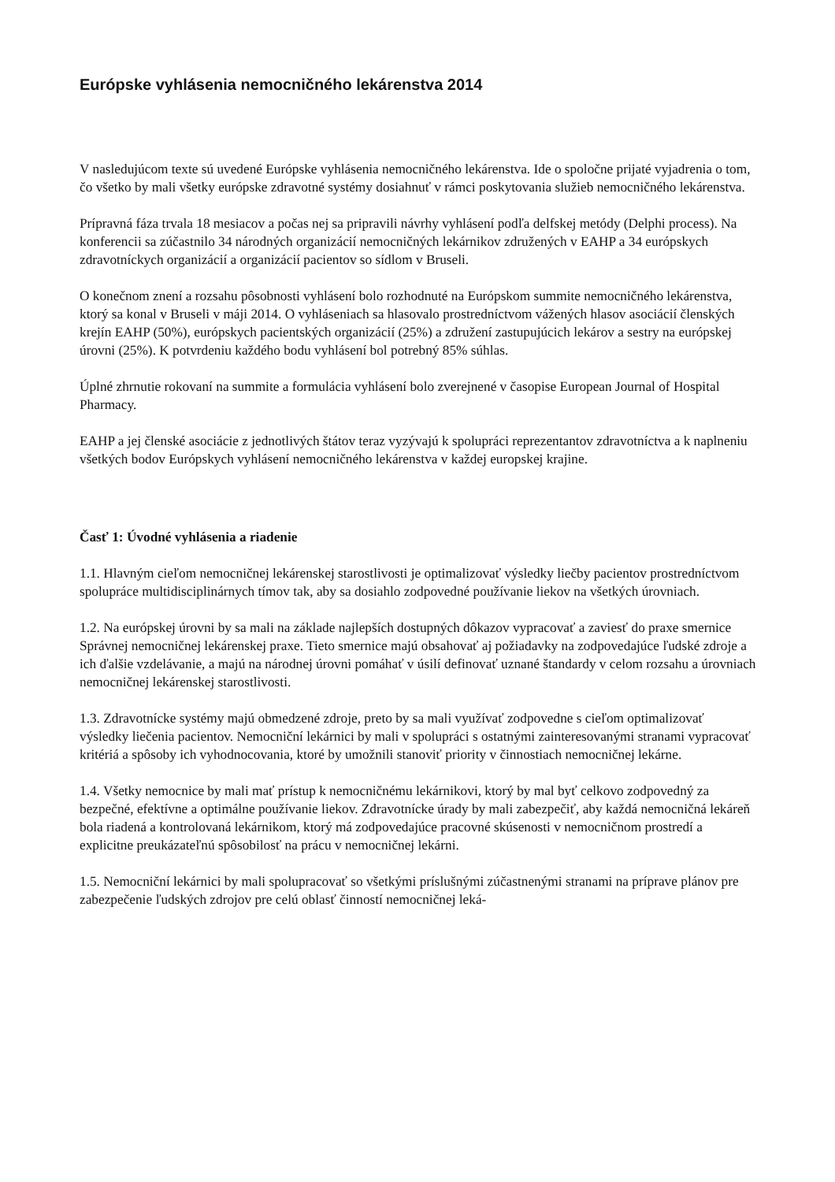Európske vyhlásenia nemocničného lekárenstva 2014
V nasledujúcom texte sú uvedené Európske vyhlásenia nemocničného lekárenstva. Ide o spoločne prijaté vyjadrenia o tom, čo všetko by mali všetky európske zdravotné systémy dosiahnuť v rámci poskytovania služieb nemocničného lekárenstva.
Prípravná fáza trvala 18 mesiacov a počas nej sa pripravili návrhy vyhlásení podľa delfskej metódy (Delphi process). Na konferencii sa zúčastnilo 34 národných organizácií nemocničných lekárnikov združených v EAHP a 34 európskych zdravotníckych organizácií a organizácií pacientov so sídlom v Bruseli.
O konečnom znení a rozsahu pôsobnosti vyhlásení bolo rozhodnuté na Európskom summite nemocničného lekárenstva, ktorý sa konal v Bruseli v máji 2014. O vyhláseniach sa hlasovalo prostredníctvom vážených hlasov asociácií členských krejín EAHP (50%), európskych pacientských organizácií (25%) a združení zastupujúcich lekárov a sestry na európskej úrovni (25%). K potvrdeniu každého bodu vyhlásení bol potrebný 85% súhlas.
Úplné zhrnutie rokovaní na summite a formulácia vyhlásení bolo zverejnené v časopise European Journal of Hospital Pharmacy.
EAHP a jej členské asociácie z jednotlivých štátov teraz vyzývajú k spolupráci reprezentantov zdravotníctva a k naplneniu všetkých bodov Európskych vyhlásení nemocničného lekárenstva v každej europskej krajine.
Časť 1: Úvodné vyhlásenia a riadenie
1.1. Hlavným cieľom nemocničnej lekárenskej starostlivosti je optimalizovať výsledky liečby pacientov prostredníctvom spolupráce multidisciplinárnych tímov tak, aby sa dosiahlo zodpovedné používanie liekov na všetkých úrovniach.
1.2. Na európskej úrovni by sa mali na základe najlepších dostupných dôkazov vypracovať a zaviesť do praxe smernice Správnej nemocničnej lekárenskej praxe. Tieto smernice majú obsahovať aj požiadavky na zodpovedajúce ľudské zdroje a ich ďalšie vzdelávanie, a majú na národnej úrovni pomáhať v úsilí definovať uznané štandardy v celom rozsahu a úrovniach nemocničnej lekárenskej starostlivosti.
1.3. Zdravotnícke systémy majú obmedzené zdroje, preto by sa mali využívať zodpovedne s cieľom optimalizovať výsledky liečenia pacientov. Nemocniční lekárnici by mali v spolupráci s ostatnými zainteresovanými stranami vypracovať kritériá a spôsoby ich vyhodnocovania, ktoré by umožnili stanoviť priority v činnostiach nemocničnej lekárne.
1.4. Všetky nemocnice by mali mať prístup k nemocničnému lekárnikovi, ktorý by mal byť celkovo zodpovedný za bezpečné, efektívne a optimálne používanie liekov. Zdravotnícke úrady by mali zabezpečiť, aby každá nemocničná lekáreň bola riadená a kontrolovaná lekárnikom, ktorý má zodpovedajúce pracovné skúsenosti v nemocničnom prostredí a explicitne preukázateľnú spôsobilosť na prácu v nemocničnej lekárni.
1.5. Nemocniční lekárnici by mali spolupracovať so všetkými príslušnými zúčastnenými stranami na príprave plánov pre zabezpečenie ľudských zdrojov pre celú oblasť činností nemocničnej leká-